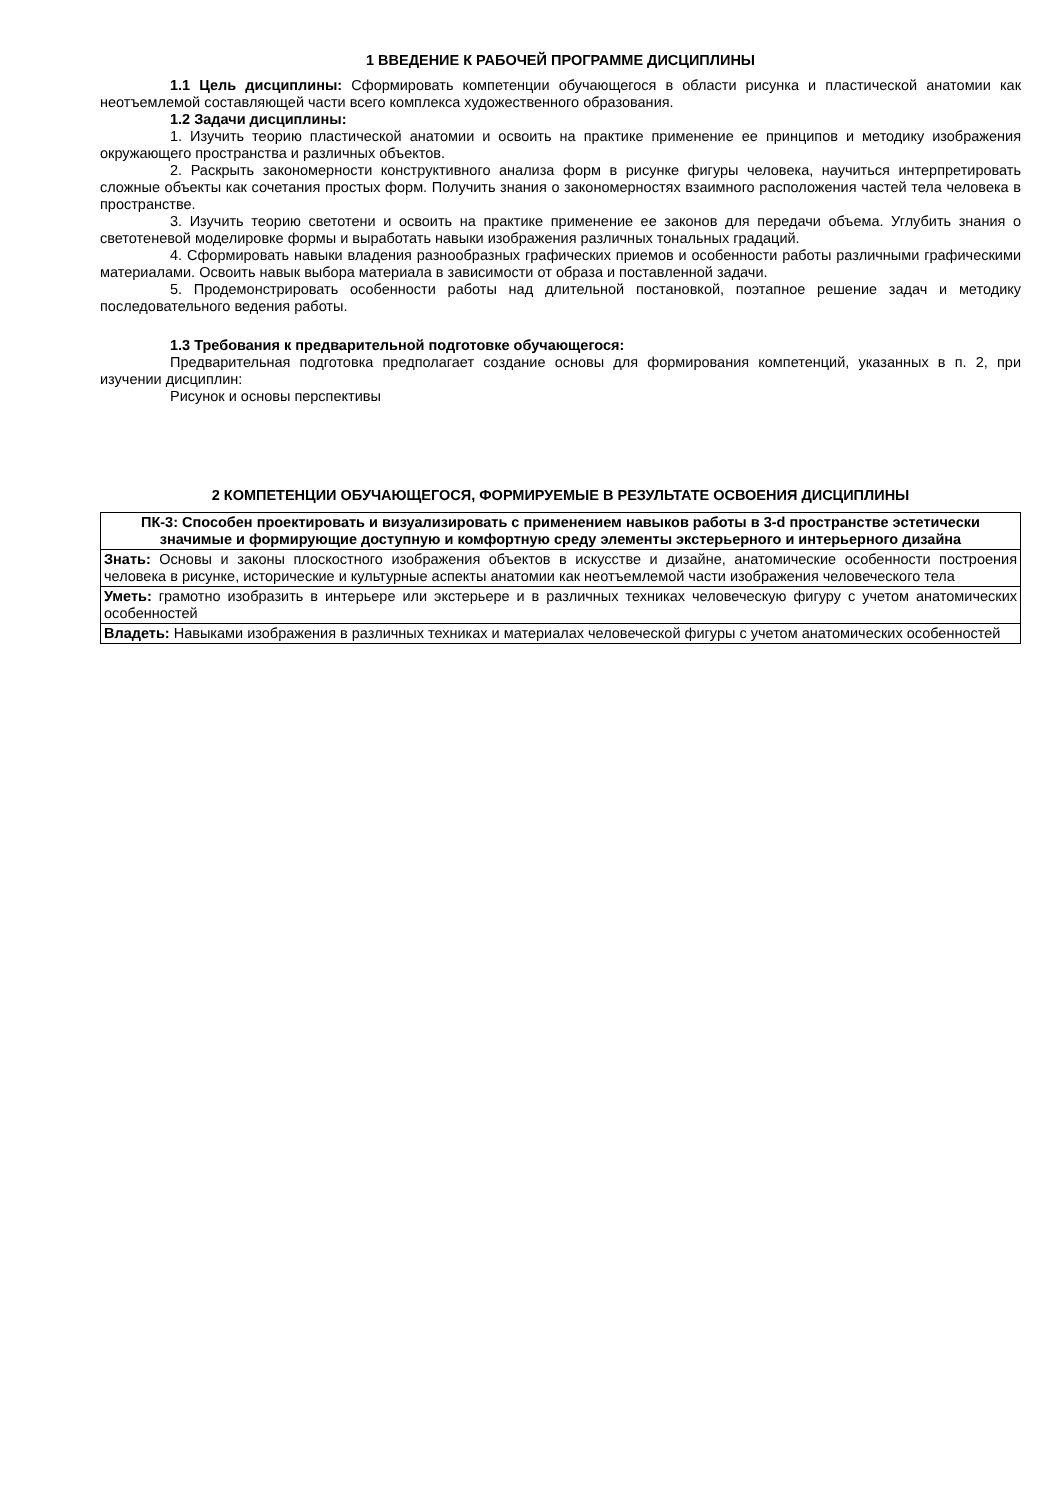1 ВВЕДЕНИЕ К РАБОЧЕЙ ПРОГРАММЕ ДИСЦИПЛИНЫ
1.1 Цель дисциплины: Сформировать компетенции обучающегося в области рисунка и пластической анатомии как неотъемлемой составляющей части всего комплекса художественного образования.
1.2 Задачи дисциплины:
1. Изучить теорию пластической анатомии и освоить на практике применение ее принципов и методику изображения окружающего пространства и различных объектов.
2. Раскрыть закономерности конструктивного анализа форм в рисунке фигуры человека, научиться интерпретировать сложные объекты как сочетания простых форм. Получить знания о закономерностях взаимного расположения частей тела человека в пространстве.
3. Изучить теорию светотени и освоить на практике применение ее законов для передачи объема. Углубить знания о светотеневой моделировке формы и выработать навыки изображения различных тональных градаций.
4. Сформировать навыки владения разнообразных графических приемов и особенности работы различными графическими материалами. Освоить навык выбора материала в зависимости от образа и поставленной задачи.
5. Продемонстрировать особенности работы над длительной постановкой, поэтапное решение задач и методику последовательного ведения работы.
1.3 Требования к предварительной подготовке обучающегося:
Предварительная подготовка предполагает создание основы для формирования компетенций, указанных в п. 2, при изучении дисциплин:
Рисунок и основы перспективы
2 КОМПЕТЕНЦИИ ОБУЧАЮЩЕГОСЯ, ФОРМИРУЕМЫЕ В РЕЗУЛЬТАТЕ ОСВОЕНИЯ ДИСЦИПЛИНЫ
| ПК-3: Способен проектировать и визуализировать с применением навыков работы в 3-d пространстве эстетически значимые и формирующие доступную и комфортную среду элементы экстерьерного и интерьерного дизайна |
| Знать: Основы и законы плоскостного изображения объектов в искусстве и дизайне, анатомические особенности построения человека в рисунке, исторические и культурные аспекты анатомии как неотъемлемой части изображения человеческого тела |
| Уметь: грамотно изобразить в интерьере или экстерьере и в различных техниках человеческую фигуру с учетом анатомических особенностей |
| Владеть: Навыками изображения в различных техниках и материалах человеческой фигуры с учетом анатомических особенностей |